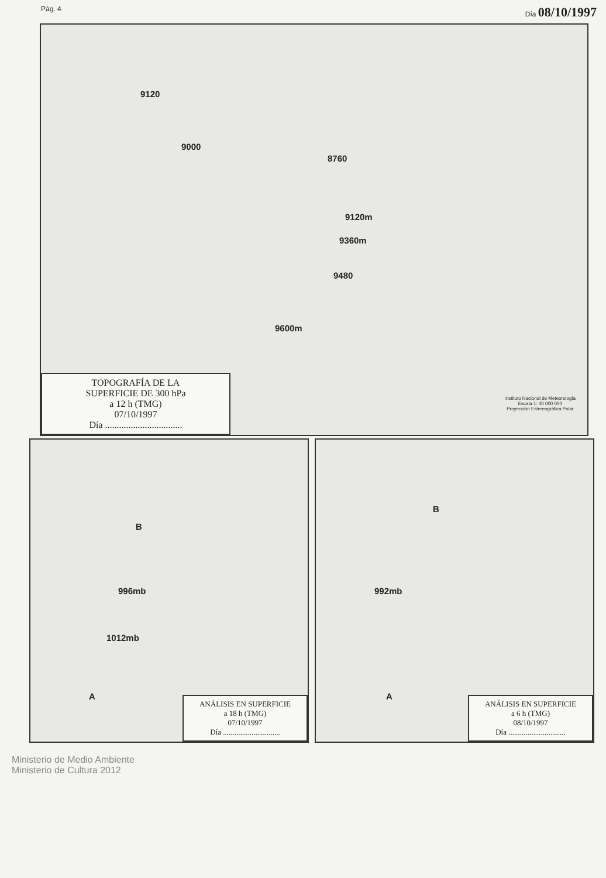Pág. 4 Día 08/10/1997
9120
9000
8760
9120m
9360m
9480
9600m
TOPOGRAFÍA DE LA
SUPERFICIE DE 300 hPa
a 12 h (TMG)
07/10/1997
Día .................................
Instituto Nacional de Meteorología
Escala 1: 40 000 000
Proyección Estereográfica Polar
B
996mb
1012mb
A
ANÁLISIS EN SUPERFICIE
a 18 h (TMG)
07/10/1997
Día ..............................
B
992mb
A
ANÁLISIS EN SUPERFICIE
a 6 h (TMG)
08/10/1997
Día ..............................
Ministerio de Medio Ambiente
Ministerio de Cultura 2012